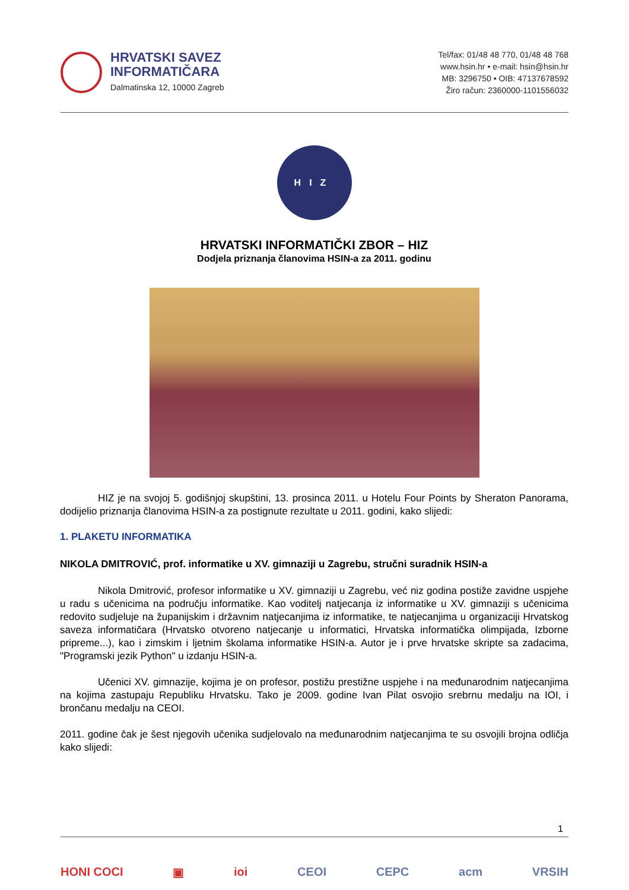HRVATSKI SAVEZ
INFORMATIČARA
Dalmatinska 12, 10000 Zagreb
Tel/fax: 01/48 48 770, 01/48 48 768
www.hsin.hr • e-mail: hsin@hsin.hr
MB: 3296750 • OIB: 47137678592
Žiro račun: 2360000-1101556032
HIZ
HRVATSKI INFORMATIČKI ZBOR – HIZ
Dodjela priznanja članovima HSIN-a za 2011. godinu
HIZ je na svojoj 5. godišnjoj skupštini, 13. prosinca 2011. u Hotelu Four Points by Sheraton Panorama, dodijelio priznanja članovima HSIN-a za postignute rezultate u 2011. godini, kako slijedi:
1. PLAKETU INFORMATIKA
NIKOLA DMITROVIĆ, prof. informatike u XV. gimnaziji u Zagrebu, stručni suradnik HSIN-a
Nikola Dmitrović, profesor informatike u XV. gimnaziji u Zagrebu, već niz godina postiže zavidne uspjehe u radu s učenicima na području informatike. Kao voditelj natjecanja iz informatike u XV. gimnaziji s učenicima redovito sudjeluje na županijskim i državnim natjecanjima iz informatike, te natjecanjima u organizaciji Hrvatskog saveza informatičara (Hrvatsko otvoreno natjecanje u informatici, Hrvatska informatička olimpijada, Izborne pripreme...), kao i zimskim i ljetnim školama informatike HSIN-a. Autor je i prve hrvatske skripte sa zadacima, "Programski jezik Python" u izdanju HSIN-a.
Učenici XV. gimnazije, kojima je on profesor, postižu prestižne uspjehe i na međunarodnim natjecanjima na kojima zastupaju Republiku Hrvatsku. Tako je 2009. godine Ivan Pilat osvojio srebrnu medalju na IOI, i brončanu medalju na CEOI.
2011. godine čak je šest njegovih učenika sudjelovalo na međunarodnim natjecanjima te su osvojili brojna odličja kako slijedi:
1
HONI COCI ▣ ioi CEOI CEPC acm VRSIH